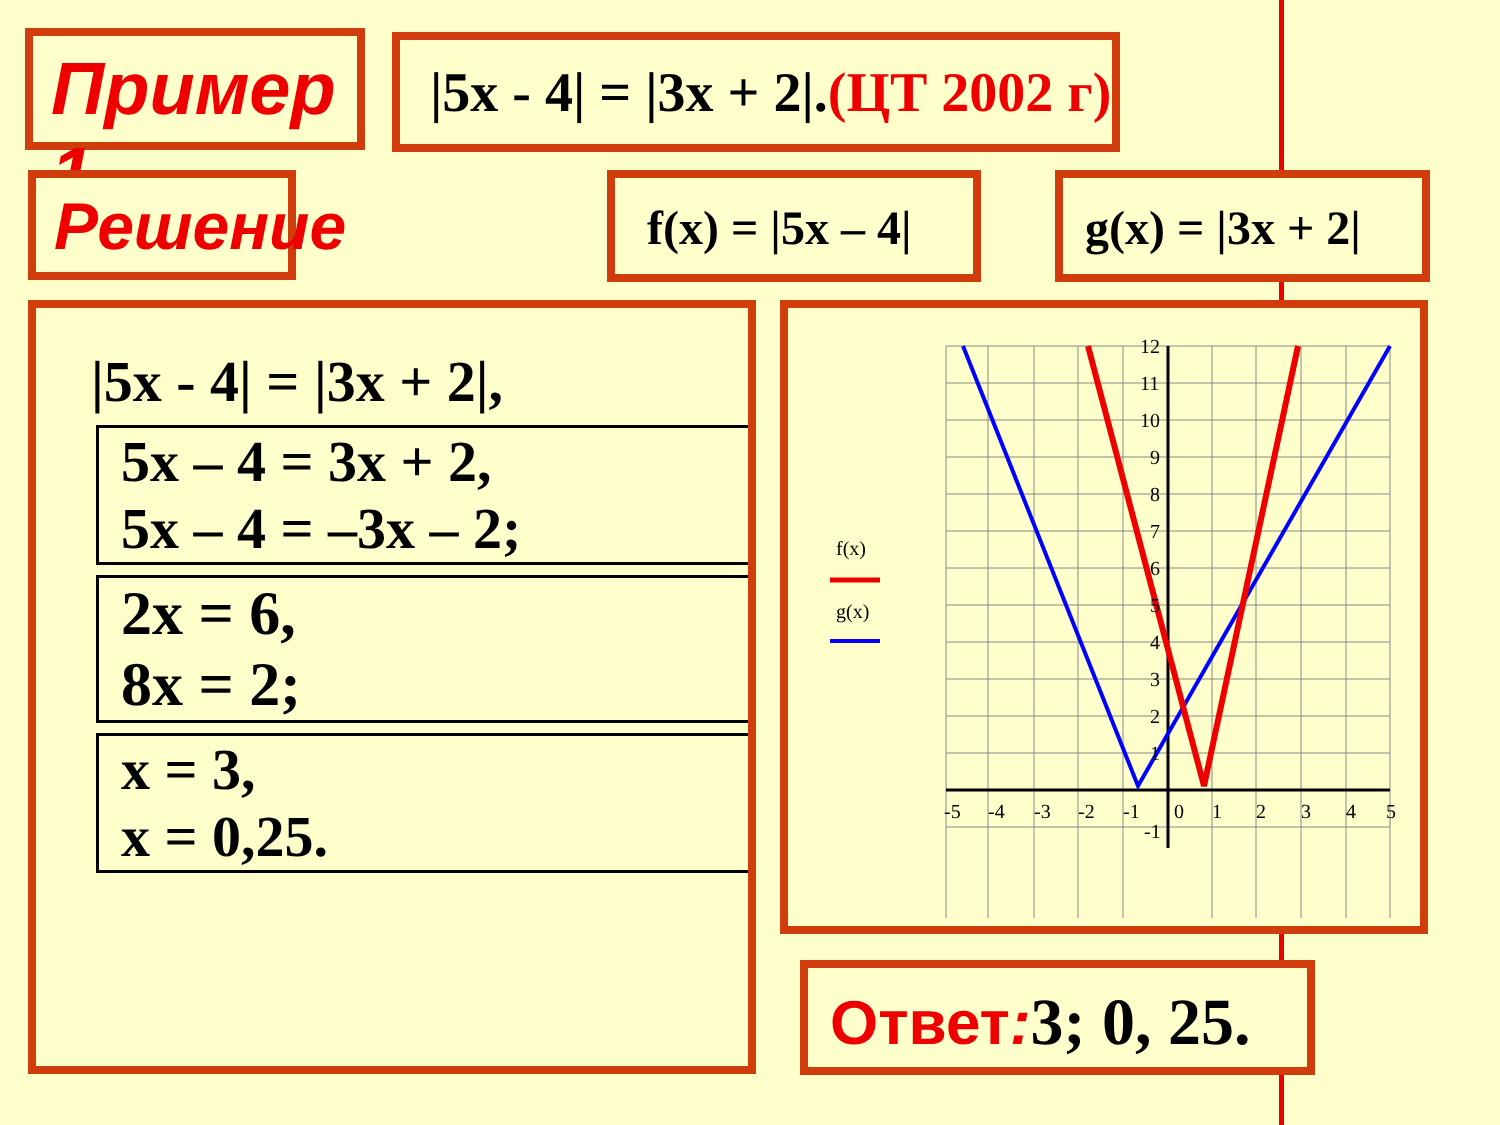Пример 1 |5x - 4| = |3x + 2|.(ЦТ 2002 г)
Решение f(x) = |5x – 4| g(x) = |3x + 2|
|5x - 4| = |3x + 2|,
5x – 4 = 3x + 2,
5x – 4 = –3x – 2;
2x = 6,
8x = 2;
x = 3,
x = 0,25.
f(x)
g(x)
-5
-4
-3
-2
-1
0
1
2
3
4
5
12
11
10
9
8
7
6
5
4
3
2
1
-1
Ответ: 3; 0, 25.